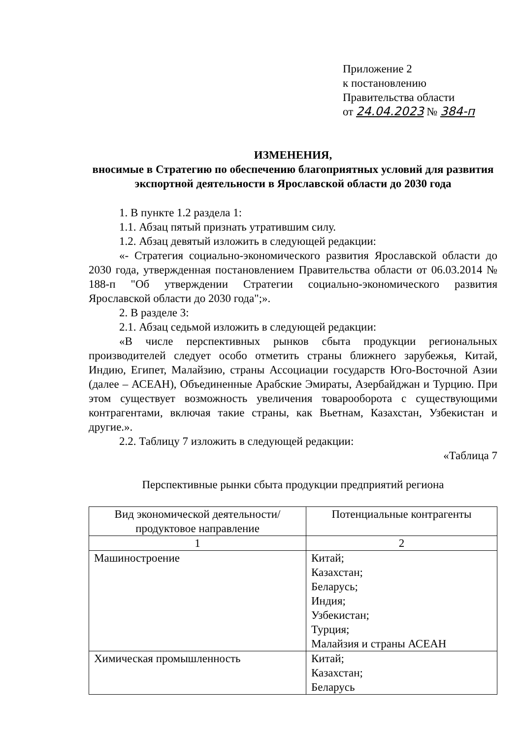Приложение 2
к постановлению
Правительства области
от 24.04.2023 № 384-п
ИЗМЕНЕНИЯ,
вносимые в Стратегию по обеспечению благоприятных условий для развития экспортной деятельности в Ярославской области до 2030 года
1. В пункте 1.2 раздела 1:
1.1. Абзац пятый признать утратившим силу.
1.2. Абзац девятый изложить в следующей редакции:
«- Стратегия социально-экономического развития Ярославской области до 2030 года, утвержденная постановлением Правительства области от 06.03.2014 № 188-п "Об утверждении Стратегии социально-экономического развития Ярославской области до 2030 года";».
2. В разделе 3:
2.1. Абзац седьмой изложить в следующей редакции:
«В числе перспективных рынков сбыта продукции региональных производителей следует особо отметить страны ближнего зарубежья, Китай, Индию, Египет, Малайзию, страны Ассоциации государств Юго-Восточной Азии (далее – АСЕАН), Объединенные Арабские Эмираты, Азербайджан и Турцию. При этом существует возможность увеличения товарооборота с существующими контрагентами, включая такие страны, как Вьетнам, Казахстан, Узбекистан и другие.».
2.2. Таблицу 7 изложить в следующей редакции:
«Таблица 7
Перспективные рынки сбыта продукции предприятий региона
| Вид экономической деятельности/ продуктовое направление | Потенциальные контрагенты |
| 1 | 2 |
| Машиностроение | Китай; Казахстан; Беларусь; Индия; Узбекистан; Турция; Малайзия и страны АСЕАН |
| Химическая промышленность | Китай; Казахстан; Беларусь |